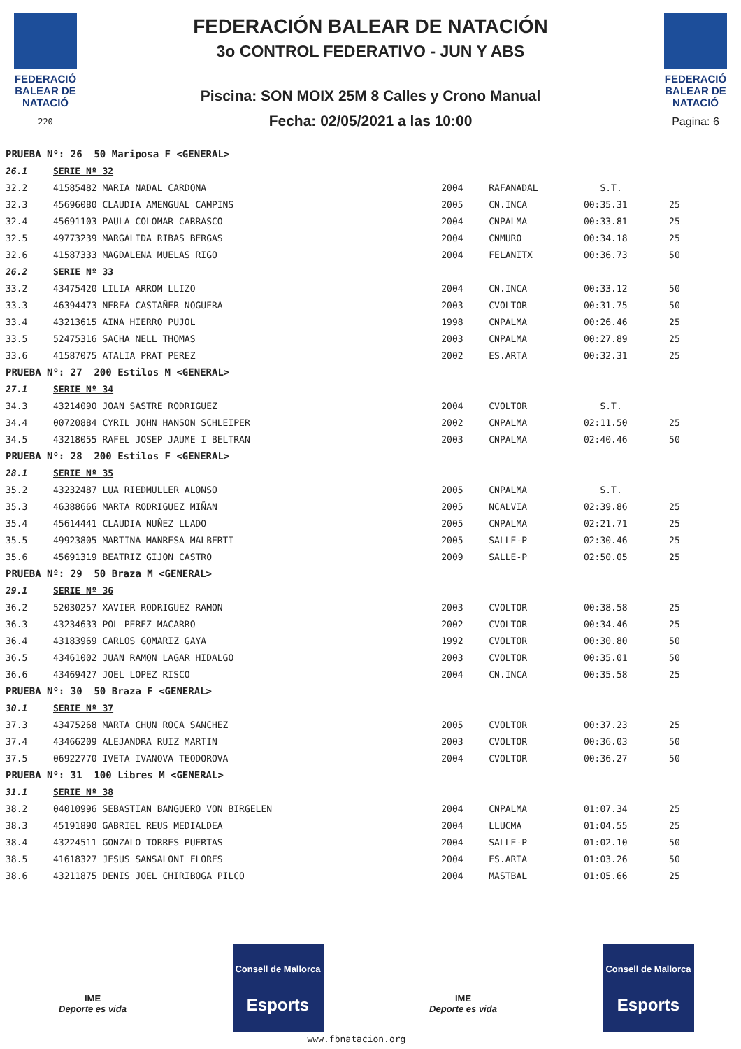FEDERACIÓ BALEAR DE NATACIÓ
220
FEDERACIÓN BALEAR DE NATACIÓN
3o CONTROL FEDERATIVO - JUN Y ABS
Piscina: SON MOIX 25M 8 Calles y Crono Manual
Fecha: 02/05/2021 a las 10:00
FEDERACIÓ BALEAR DE NATACIÓ
Pagina: 6
| PRUEBA Nº: 26 50 Mariposa F <GENERAL> | | | | | |
| 26.1 | SERIE Nº 32 | | | | |
| 32.2 | 41585482 MARIA NADAL CARDONA | 2004 | RAFANADAL | S.T. | |
| 32.3 | 45696080 CLAUDIA AMENGUAL CAMPINS | 2005 | CN.INCA | 00:35.31 | 25 |
| 32.4 | 45691103 PAULA COLOMAR CARRASCO | 2004 | CNPALMA | 00:33.81 | 25 |
| 32.5 | 49773239 MARGALIDA RIBAS BERGAS | 2004 | CNMURO | 00:34.18 | 25 |
| 32.6 | 41587333 MAGDALENA MUELAS RIGO | 2004 | FELANITX | 00:36.73 | 50 |
| 26.2 | SERIE Nº 33 | | | | |
| 33.2 | 43475420 LILIA ARROM LLIZO | 2004 | CN.INCA | 00:33.12 | 50 |
| 33.3 | 46394473 NEREA CASTAÑER NOGUERA | 2003 | CVOLTOR | 00:31.75 | 50 |
| 33.4 | 43213615 AINA HIERRO PUJOL | 1998 | CNPALMA | 00:26.46 | 25 |
| 33.5 | 52475316 SACHA NELL THOMAS | 2003 | CNPALMA | 00:27.89 | 25 |
| 33.6 | 41587075 ATALIA PRAT PEREZ | 2002 | ES.ARTA | 00:32.31 | 25 |
| PRUEBA Nº: 27 200 Estilos M <GENERAL> | | | | | |
| 27.1 | SERIE Nº 34 | | | | |
| 34.3 | 43214090 JOAN SASTRE RODRIGUEZ | 2004 | CVOLTOR | S.T. | |
| 34.4 | 00720884 CYRIL JOHN HANSON SCHLEIPER | 2002 | CNPALMA | 02:11.50 | 25 |
| 34.5 | 43218055 RAFEL JOSEP JAUME I BELTRAN | 2003 | CNPALMA | 02:40.46 | 50 |
| PRUEBA Nº: 28 200 Estilos F <GENERAL> | | | | | |
| 28.1 | SERIE Nº 35 | | | | |
| 35.2 | 43232487 LUA RIEDMULLER ALONSO | 2005 | CNPALMA | S.T. | |
| 35.3 | 46388666 MARTA RODRIGUEZ MIÑAN | 2005 | NCALVIA | 02:39.86 | 25 |
| 35.4 | 45614441 CLAUDIA NUÑEZ LLADO | 2005 | CNPALMA | 02:21.71 | 25 |
| 35.5 | 49923805 MARTINA MANRESA MALBERTI | 2005 | SALLE-P | 02:30.46 | 25 |
| 35.6 | 45691319 BEATRIZ GIJON CASTRO | 2009 | SALLE-P | 02:50.05 | 25 |
| PRUEBA Nº: 29 50 Braza M <GENERAL> | | | | | |
| 29.1 | SERIE Nº 36 | | | | |
| 36.2 | 52030257 XAVIER RODRIGUEZ RAMON | 2003 | CVOLTOR | 00:38.58 | 25 |
| 36.3 | 43234633 POL PEREZ MACARRO | 2002 | CVOLTOR | 00:34.46 | 25 |
| 36.4 | 43183969 CARLOS GOMARIZ GAYA | 1992 | CVOLTOR | 00:30.80 | 50 |
| 36.5 | 43461002 JUAN RAMON LAGAR HIDALGO | 2003 | CVOLTOR | 00:35.01 | 50 |
| 36.6 | 43469427 JOEL LOPEZ RISCO | 2004 | CN.INCA | 00:35.58 | 25 |
| PRUEBA Nº: 30 50 Braza F <GENERAL> | | | | | |
| 30.1 | SERIE Nº 37 | | | | |
| 37.3 | 43475268 MARTA CHUN ROCA SANCHEZ | 2005 | CVOLTOR | 00:37.23 | 25 |
| 37.4 | 43466209 ALEJANDRA RUIZ MARTIN | 2003 | CVOLTOR | 00:36.03 | 50 |
| 37.5 | 06922770 IVETA IVANOVA TEODOROVA | 2004 | CVOLTOR | 00:36.27 | 50 |
| PRUEBA Nº: 31 100 Libres M <GENERAL> | | | | | |
| 31.1 | SERIE Nº 38 | | | | |
| 38.2 | 04010996 SEBASTIAN BANGUERO VON BIRGELEN | 2004 | CNPALMA | 01:07.34 | 25 |
| 38.3 | 45191890 GABRIEL REUS MEDIALDEA | 2004 | LLUCMA | 01:04.55 | 25 |
| 38.4 | 43224511 GONZALO TORRES PUERTAS | 2004 | SALLE-P | 01:02.10 | 50 |
| 38.5 | 41618327 JESUS SANSALONI FLORES | 2004 | ES.ARTA | 01:03.26 | 50 |
| 38.6 | 43211875 DENIS JOEL CHIRIBOGA PILCO | 2004 | MASTBAL | 01:05.66 | 25 |
IME
Deporte es vida
Consell de Mallorca
Esports
IME
Deporte es vida
Consell de Mallorca
Esports
www.fbnatacion.org